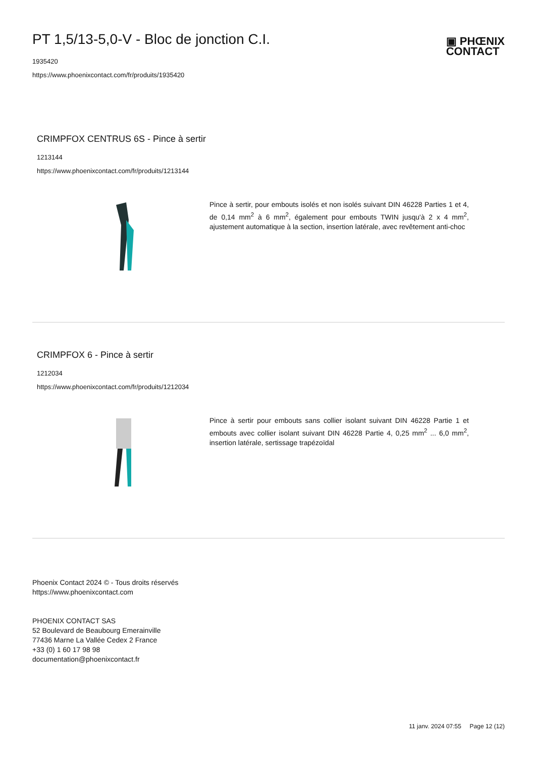PT 1,5/13-5,0-V - Bloc de jonction C.I.
1935420
https://www.phoenixcontact.com/fr/produits/1935420
▣ PHŒNIX
CONTACT
CRIMPFOX CENTRUS 6S - Pince à sertir
1213144
https://www.phoenixcontact.com/fr/produits/1213144
Pince à sertir, pour embouts isolés et non isolés suivant DIN 46228 Parties 1 et 4, de 0,14 mm<sup>2</sup> à 6 mm<sup>2</sup>, également pour embouts TWIN jusqu'à 2 x 4 mm<sup>2</sup>, ajustement automatique à la section, insertion latérale, avec revêtement anti-choc
CRIMPFOX 6 - Pince à sertir
1212034
https://www.phoenixcontact.com/fr/produits/1212034
Pince à sertir pour embouts sans collier isolant suivant DIN 46228 Partie 1 et embouts avec collier isolant suivant DIN 46228 Partie 4, 0,25 mm<sup>2</sup> ... 6,0 mm<sup>2</sup>, insertion latérale, sertissage trapézoïdal
Phoenix Contact 2024 © - Tous droits réservés
https://www.phoenixcontact.com
PHOENIX CONTACT SAS
52 Boulevard de Beaubourg Emerainville
77436 Marne La Vallée Cedex 2 France
+33 (0) 1 60 17 98 98
documentation@phoenixcontact.fr
11 janv. 2024 07:55 Page 12 (12)